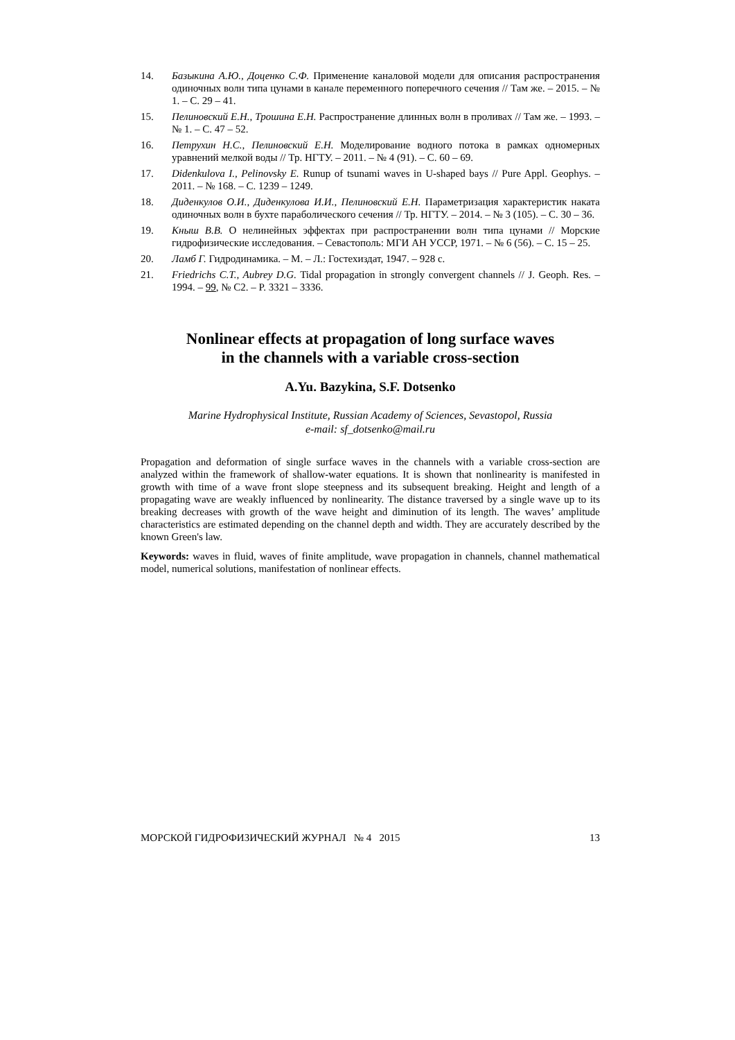14. Базыкина А.Ю., Доценко С.Ф. Применение каналовой модели для описания распространения одиночных волн типа цунами в канале переменного поперечного сечения // Там же. – 2015. – № 1. – С. 29 – 41.
15. Пелиновский Е.Н., Трошина Е.Н. Распространение длинных волн в проливах // Там же. – 1993. – № 1. – С. 47 – 52.
16. Петрухин Н.С., Пелиновский Е.Н. Моделирование водного потока в рамках одномерных уравнений мелкой воды // Тр. НГТУ. – 2011. – № 4 (91). – С. 60 – 69.
17. Didenkulova I., Pelinovsky E. Runup of tsunami waves in U-shaped bays // Pure Appl. Geophys. – 2011. – № 168. – С. 1239 – 1249.
18. Диденкулов О.И., Диденкулова И.И., Пелиновский Е.Н. Параметризация характеристик наката одиночных волн в бухте параболического сечения // Тр. НГТУ. – 2014. – № 3 (105). – С. 30 – 36.
19. Кныш В.В. О нелинейных эффектах при распространении волн типа цунами // Морские гидрофизические исследования. – Севастополь: МГИ АН УССР, 1971. – № 6 (56). – С. 15 – 25.
20. Ламб Г. Гидродинамика. – М. – Л.: Гостехиздат, 1947. – 928 с.
21. Friedrichs C.T., Aubrey D.G. Tidal propagation in strongly convergent channels // J. Geoph. Res. – 1994. – 99, № С2. – P. 3321 – 3336.
Nonlinear effects at propagation of long surface waves
in the channels with a variable cross-section
A.Yu. Bazykina, S.F. Dotsenko
Marine Hydrophysical Institute, Russian Academy of Sciences, Sevastopol, Russia
e-mail: sf_dotsenko@mail.ru
Propagation and deformation of single surface waves in the channels with a variable cross-section are analyzed within the framework of shallow-water equations. It is shown that nonlinearity is manifested in growth with time of a wave front slope steepness and its subsequent breaking. Height and length of a propagating wave are weakly influenced by nonlinearity. The distance traversed by a single wave up to its breaking decreases with growth of the wave height and diminution of its length. The waves’ amplitude characteristics are estimated depending on the channel depth and width. They are accurately described by the known Green's law.
Keywords: waves in fluid, waves of finite amplitude, wave propagation in channels, channel mathematical model, numerical solutions, manifestation of nonlinear effects.
МОРСКОЙ ГИДРОФИЗИЧЕСКИЙ ЖУРНАЛ № 4 2015 13